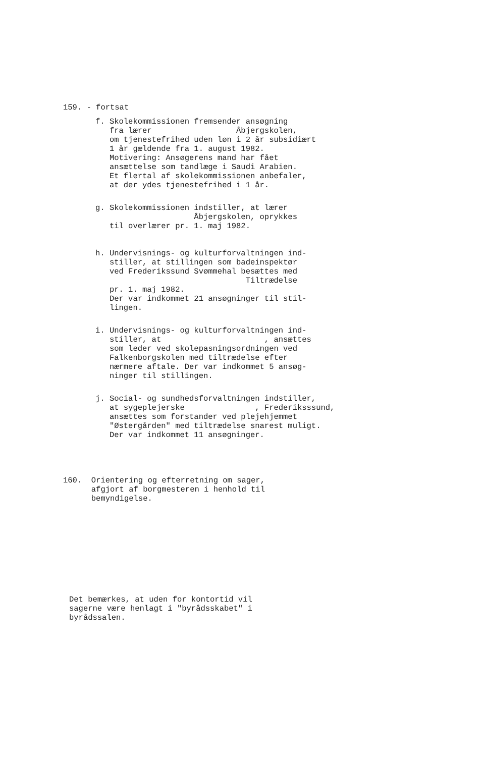159. - fortsat
f. Skolekommissionen fremsender ansøgning
   fra lærer                  Åbjergskolen,
   om tjenestefrihed uden løn i 2 år subsidiært
   1 år gældende fra 1. august 1982.
   Motivering: Ansøgerens mand har fået
   ansættelse som tandlæge i Saudi Arabien.
   Et flertal af skolekommissionen anbefaler,
   at der ydes tjenestefrihed i 1 år.
g. Skolekommissionen indstiller, at lærer
                     Åbjergskolen, oprykkes
   til overlærer pr. 1. maj 1982.
h. Undervisnings- og kulturforvaltningen ind-
   stiller, at stillingen som badeinspektør
   ved Frederikssund Svømmehal besættes med
                                Tiltrædelse
   pr. 1. maj 1982.
   Der var indkommet 21 ansøgninger til stil-
   lingen.
i. Undervisnings- og kulturforvaltningen ind-
   stiller, at                      , ansættes
   som leder ved skolepasningsordningen ved
   Falkenborgskolen med tiltrædelse efter
   nærmere aftale. Der var indkommet 5 ansøg-
   ninger til stillingen.
j. Social- og sundhedsforvaltningen indstiller,
   at sygeplejerske               , Frederiksssund,
   ansættes som forstander ved plejehjemmet
   "Østergården" med tiltrædelse snarest muligt.
   Der var indkommet 11 ansøgninger.
160.  Orientering og efterretning om sager,
      afgjort af borgmesteren i henhold til
      bemyndigelse.
Det bemærkes, at uden for kontortid vil
sagerne være henlagt i "byrådsskabet" i
byrådssalen.